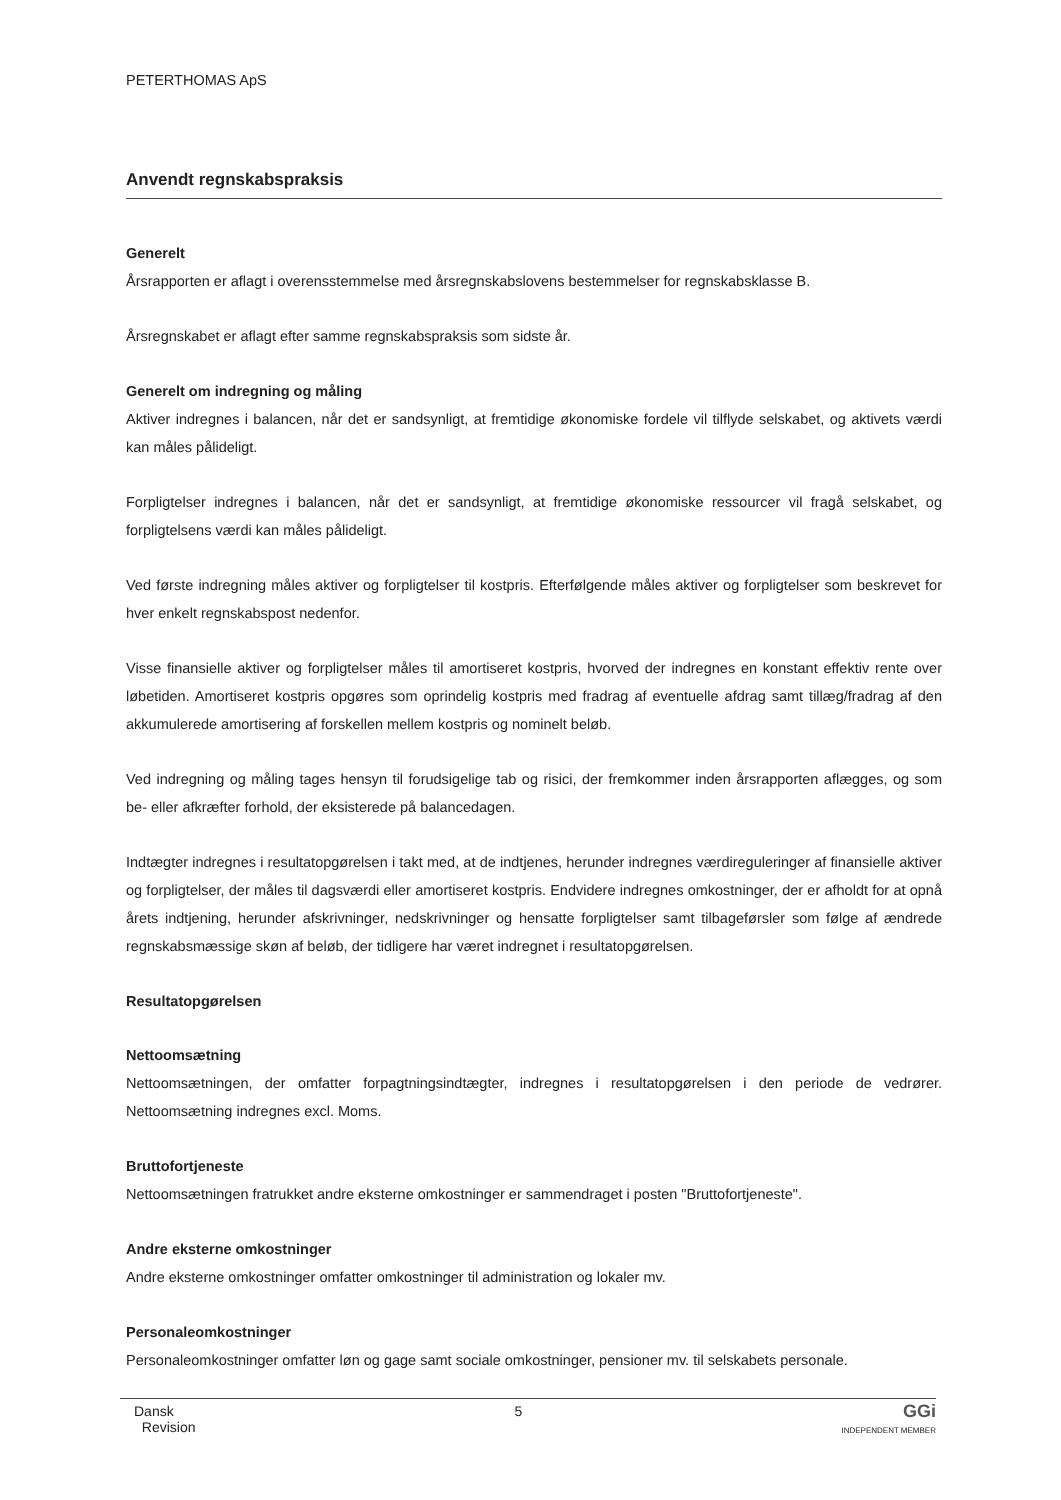PETERTHOMAS ApS
Anvendt regnskabspraksis
Generelt
Årsrapporten er aflagt i overensstemmelse med årsregnskabslovens bestemmelser for regnskabsklasse B.
Årsregnskabet er aflagt efter samme regnskabspraksis som sidste år.
Generelt om indregning og måling
Aktiver indregnes i balancen, når det er sandsynligt, at fremtidige økonomiske fordele vil tilflyde selskabet, og aktivets værdi kan måles pålideligt.
Forpligtelser indregnes i balancen, når det er sandsynligt, at fremtidige økonomiske ressourcer vil fragå selskabet, og forpligtelsens værdi kan måles pålideligt.
Ved første indregning måles aktiver og forpligtelser til kostpris. Efterfølgende måles aktiver og forpligtelser som beskrevet for hver enkelt regnskabspost nedenfor.
Visse finansielle aktiver og forpligtelser måles til amortiseret kostpris, hvorved der indregnes en konstant effektiv rente over løbetiden. Amortiseret kostpris opgøres som oprindelig kostpris med fradrag af eventuelle afdrag samt tillæg/fradrag af den akkumulerede amortisering af forskellen mellem kostpris og nominelt beløb.
Ved indregning og måling tages hensyn til forudsigelige tab og risici, der fremkommer inden årsrapporten aflægges, og som be- eller afkræfter forhold, der eksisterede på balancedagen.
Indtægter indregnes i resultatopgørelsen i takt med, at de indtjenes, herunder indregnes værdireguleringer af finansielle aktiver og forpligtelser, der måles til dagsværdi eller amortiseret kostpris. Endvidere indregnes omkostninger, der er afholdt for at opnå årets indtjening, herunder afskrivninger, nedskrivninger og hensatte forpligtelser samt tilbageførsler som følge af ændrede regnskabsmæssige skøn af beløb, der tidligere har været indregnet i resultatopgørelsen.
Resultatopgørelsen
Nettoomsætning
Nettoomsætningen, der omfatter forpagtningsindtægter, indregnes i resultatopgørelsen i den periode de vedrører. Nettoomsætning indregnes excl. Moms.
Bruttofortjeneste
Nettoomsætningen fratrukket andre eksterne omkostninger er sammendraget i posten "Bruttofortjeneste".
Andre eksterne omkostninger
Andre eksterne omkostninger omfatter omkostninger til administration og lokaler mv.
Personaleomkostninger
Personaleomkostninger omfatter løn og gage samt sociale omkostninger, pensioner mv. til selskabets personale.
Dansk
Revision
5
GGi
INDEPENDENT MEMBER